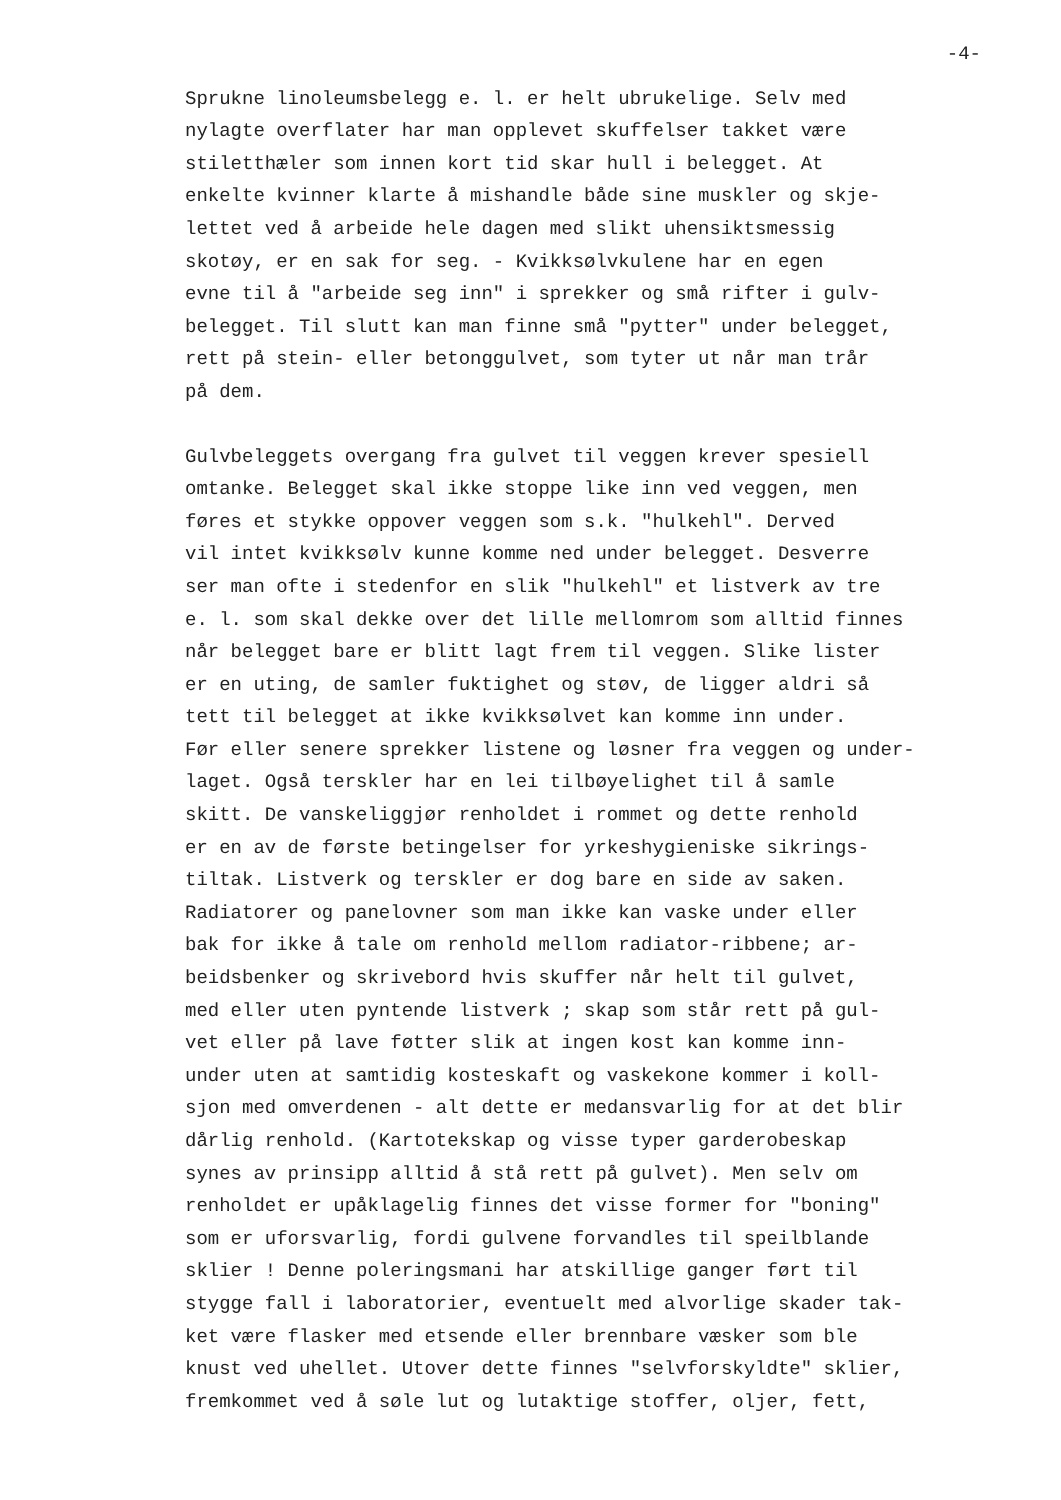-4-
Sprukne linoleumsbelegg e. l. er helt ubrukelige. Selv med
nylagte overflater har man opplevet skuffelser takket være
stiletthæler som innen kort tid skar hull i belegget. At
enkelte kvinner klarte å mishandle både sine muskler og skje-
lettet ved å arbeide hele dagen med slikt uhensiktsmessig
skotøy, er en sak for seg. - Kvikksølvkulene har en egen
evne til å "arbeide seg inn" i sprekker og små rifter i gulv-
belegget. Til slutt kan man finne små "pytter" under belegget,
rett på stein- eller betonggulvet, som tyter ut når man trår
på dem.
Gulvbeleggets overgang fra gulvet til veggen krever spesiell
omtanke. Belegget skal ikke stoppe like inn ved veggen, men
føres et stykke oppover veggen som s.k. "hulkehl". Derved
vil intet kvikksølv kunne komme ned under belegget. Desverre
ser man ofte i stedenfor en slik "hulkehl" et listverk av tre
e. l. som skal dekke over det lille mellomrom som alltid finnes
når belegget bare er blitt lagt frem til veggen. Slike lister
er en uting, de samler fuktighet og støv, de ligger aldri så
tett til belegget at ikke kvikksølvet kan komme inn under.
Før eller senere sprekker listene og løsner fra veggen og under-
laget. Også terskler har en lei tilbøyelighet til å samle
skitt. De vanskeliggjør renholdet i rommet og dette renhold
er en av de første betingelser for yrkeshygieniske sikrings-
tiltak. Listverk og terskler er dog bare en side av saken.
Radiatorer og panelovner som man ikke kan vaske under eller
bak for ikke å tale om renhold mellom radiator-ribbene; ar-
beidsbenker og skrivebord hvis skuffer når helt til gulvet,
med eller uten pyntende listverk ; skap som står rett på gul-
vet eller på lave føtter slik at ingen kost kan komme inn-
under uten at samtidig kosteskaft og vaskekone kommer i koll-
sjon med omverdenen - alt dette er medansvarlig for at det blir
dårlig renhold. (Kartotekskap og visse typer garderobeskap
synes av prinsipp alltid å stå rett på gulvet). Men selv om
renholdet er upåklagelig finnes det visse former for "boning"
som er uforsvarlig, fordi gulvene forvandles til speilblande
sklier ! Denne poleringsmani har atskillige ganger ført til
stygge fall i laboratorier, eventuelt med alvorlige skader tak-
ket være flasker med etsende eller brennbare væsker som ble
knust ved uhellet. Utover dette finnes "selvforskyldte" sklier,
fremkommet ved å søle lut og lutaktige stoffer, oljer, fett,